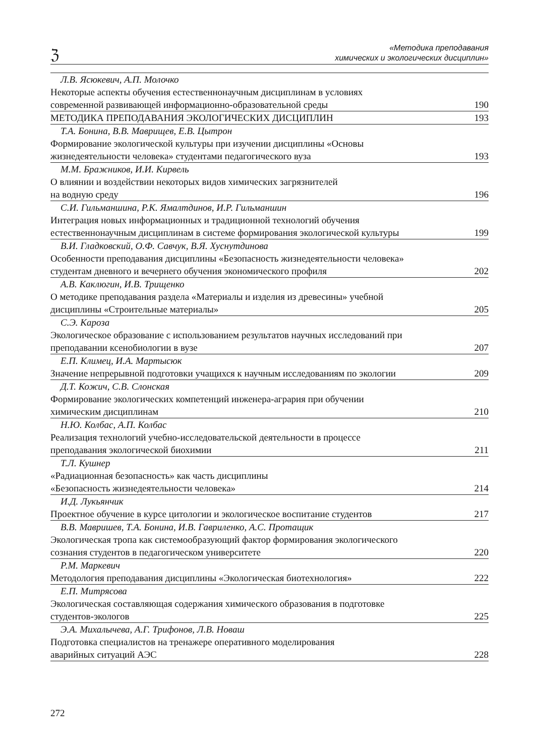ℨ
«Методика преподавания
химических и экологических дисциплин»
| Л.В. Ясюкевич, А.П. Молочко | |
| Некоторые аспекты обучения естественнонаучным дисциплинам в условиях современной развивающей информационно-образовательной среды | 190 |
| МЕТОДИКА ПРЕПОДАВАНИЯ ЭКОЛОГИЧЕСКИХ ДИСЦИПЛИН | 193 |
| Т.А. Бонина, В.В. Маврищев, Е.В. Цытрон | |
| Формирование экологической культуры при изучении дисциплины «Основы жизнедеятельности человека» студентами педагогического вуза | 193 |
| М.М. Бражников, И.И. Кирвель | |
| О влиянии и воздействии некоторых видов химических загрязнителей на водную среду | 196 |
| С.И. Гильманшина, Р.К. Ямалтдинов, И.Р. Гильманшин | |
| Интеграция новых информационных и традиционной технологий обучения естественнонаучным дисциплинам в системе формирования экологической культуры | 199 |
| В.И. Гладковский, О.Ф. Савчук, В.Я. Хуснутдинова | |
| Особенности преподавания дисциплины «Безопасность жизнедеятельности человека» студентам дневного и вечернего обучения экономического профиля | 202 |
| А.В. Каклюгин, И.В. Трищенко | |
| О методике преподавания раздела «Материалы и изделия из древесины» учебной дисциплины «Строительные материалы» | 205 |
| С.Э. Кароза | |
| Экологическое образование с использованием результатов научных исследований при преподавании ксенобиологии в вузе | 207 |
| Е.П. Климец, И.А. Мартысюк | |
| Значение непрерывной подготовки учащихся к научным исследованиям по экологии | 209 |
| Д.Т. Кожич, С.В. Слонская | |
| Формирование экологических компетенций инженера-агрария при обучении химическим дисциплинам | 210 |
| Н.Ю. Колбас, А.П. Колбас | |
| Реализация технологий учебно-исследовательской деятельности в процессе преподавания экологической биохимии | 211 |
| Т.Л. Кушнер | |
| «Радиационная безопасность» как часть дисциплины «Безопасность жизнедеятельности человека» | 214 |
| И.Д. Лукьянчик | |
| Проектное обучение в курсе цитологии и экологическое воспитание студентов | 217 |
| В.В. Мавришев, Т.А. Бонина, И.В. Гавриленко, А.С. Протащик | |
| Экологическая тропа как системообразующий фактор формирования экологического сознания студентов в педагогическом университете | 220 |
| Р.М. Маркевич | |
| Методология преподавания дисциплины «Экологическая биотехнология» | 222 |
| Е.П. Митрясова | |
| Экологическая составляющая содержания химического образования в подготовке студентов-экологов | 225 |
| Э.А. Михалычева, А.Г. Трифонов, Л.В. Новаш | |
| Подготовка специалистов на тренажере оперативного моделирования аварийных ситуаций АЭС | 228 |
272